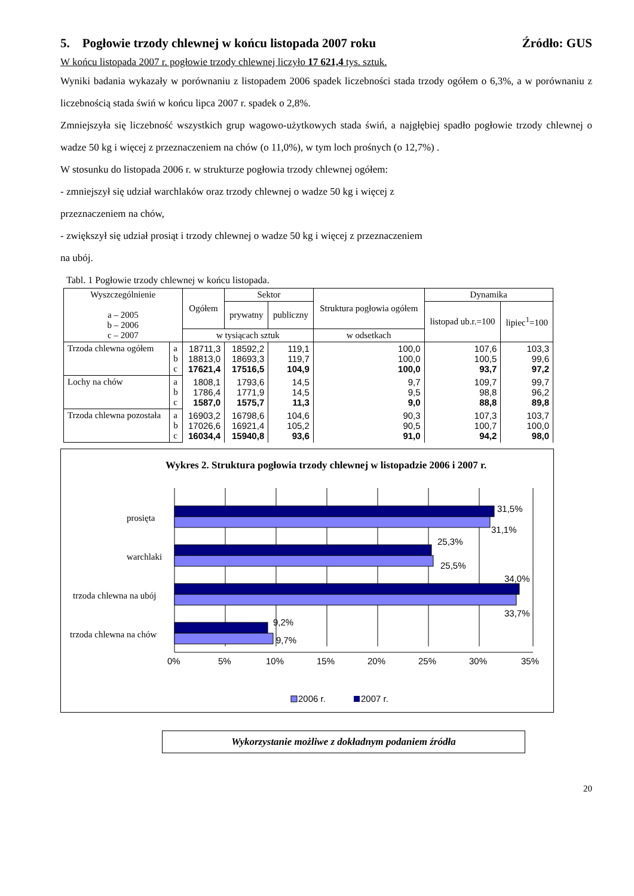5. Pogłowie trzody chlewnej w końcu listopada 2007 roku Źródło: GUS
W końcu listopada 2007 r. pogłowie trzody chlewnej liczyło 17 621,4 tys. sztuk.
Wyniki badania wykazały w porównaniu z listopadem 2006 spadek liczebności stada trzody ogółem o 6,3%, a w porównaniu z liczebnością stada świń w końcu lipca 2007 r. spadek o 2,8%.
Zmniejszyła się liczebność wszystkich grup wagowo-użytkowych stada świń, a najgłębiej spadło pogłowie trzody chlewnej o wadze 50 kg i więcej z przeznaczeniem na chów (o 11,0%), w tym loch prośnych (o 12,7%) .
W stosunku do listopada 2006 r. w strukturze pogłowia trzody chlewnej ogółem:
- zmniejszył się udział warchlaków oraz trzody chlewnej o wadze 50 kg i więcej z
przeznaczeniem na chów,
- zwiększył się udział prosiąt i trzody chlewnej o wadze 50 kg i więcej z przeznaczeniem
na ubój.
Tabl. 1 Pogłowie trzody chlewnej w końcu listopada.
| Wyszczególnienie a – 2005 b – 2006 c – 2007 | | Ogółem | Sektor | | Struktura pogłowia ogółem | Dynamika | |
| --- | --- | --- | --- | --- | --- | --- | --- |
| | | | prywatny | publiczny | | listopad ub.r.=100 | lipiec<sup>1</sup>=100 |
| | | w tysiącach sztuk | | | w odsetkach | | |
| Trzoda chlewna ogółem | a b c | 18711,3 18813,0 17621,4 | 18592,2 18693,3 17516,5 | 119,1 119,7 104,9 | 100,0 100,0 100,0 | 107,6 100,5 93,7 | 103,3 99,6 97,2 |
| Lochy na chów | a b c | 1808,1 1786,4 1587,0 | 1793,6 1771,9 1575,7 | 14,5 14,5 11,3 | 9,7 9,5 9,0 | 109,7 98,8 88,8 | 99,7 96,2 89,8 |
| Trzoda chlewna pozostała | a b c | 16903,2 17026,6 16034,4 | 16798,6 16921,4 15940,8 | 104,6 105,2 93,6 | 90,3 90,5 91,0 | 107,3 100,7 94,2 | 103,7 100,0 98,0 |
Wykres 2. Struktura pogłowia trzody chlewnej w listopadzie 2006 i 2007 r.
31,5%
31,1%
25,3%
25,5%
34,0%
33,7%
9,2%
9,7%
prosięta
warchlaki
trzoda chlewna na ubój
trzoda chlewna na chów
0%
5%
10%
15%
20%
25%
30%
35%
2006 r.
2007 r.
20
Wykorzystanie możliwe z dokładnym podaniem źródła